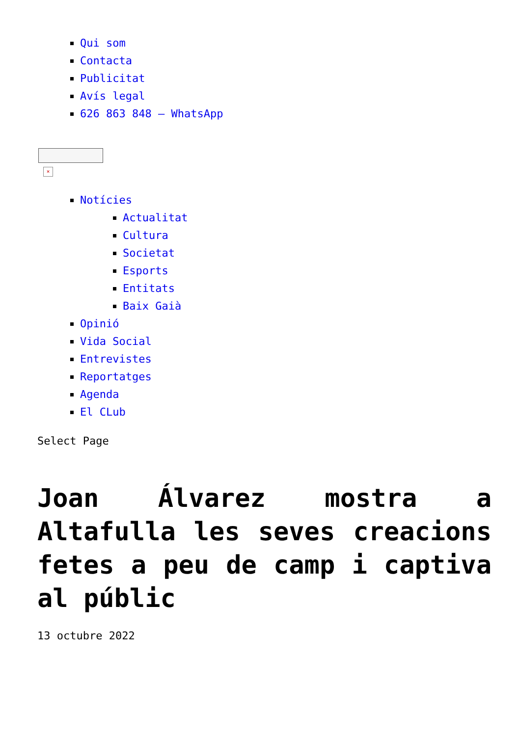Qui som
Contacta
Publicitat
Avís legal
626 863 848 – WhatsApp
×
Notícies
Actualitat
Cultura
Societat
Esports
Entitats
Baix Gaià
Opinió
Vida Social
Entrevistes
Reportatges
Agenda
El CLub
Select Page
Joan Álvarez mostra a Altafulla les seves creacions fetes a peu de camp i captiva al públic
13 octubre 2022